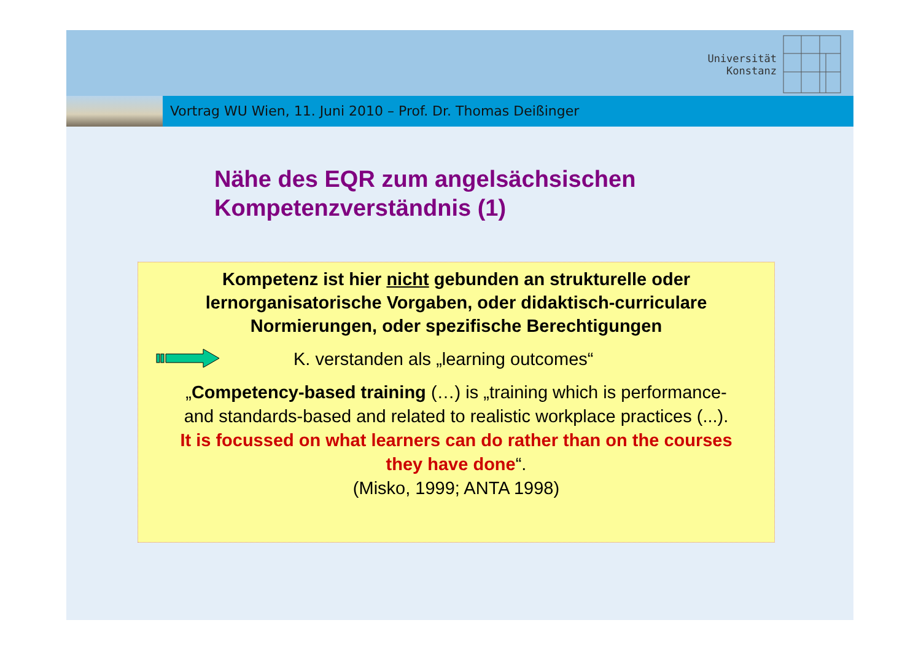Universität
Konstanz
Vortrag WU Wien, 11. Juni 2010 – Prof. Dr. Thomas Deißinger
Nähe des EQR zum angelsächsischen
Kompetenzverständnis (1)
Kompetenz ist hier nicht gebunden an strukturelle oder
lernorganisatorische Vorgaben, oder didaktisch-curriculare
Normierungen, oder spezifische Berechtigungen
K. verstanden als „learning outcomes“
„Competency-based training (…) is „training which is performance-
and standards-based and related to realistic workplace practices (...).
It is focussed on what learners can do rather than on the courses
they have done“.
(Misko, 1999; ANTA 1998)